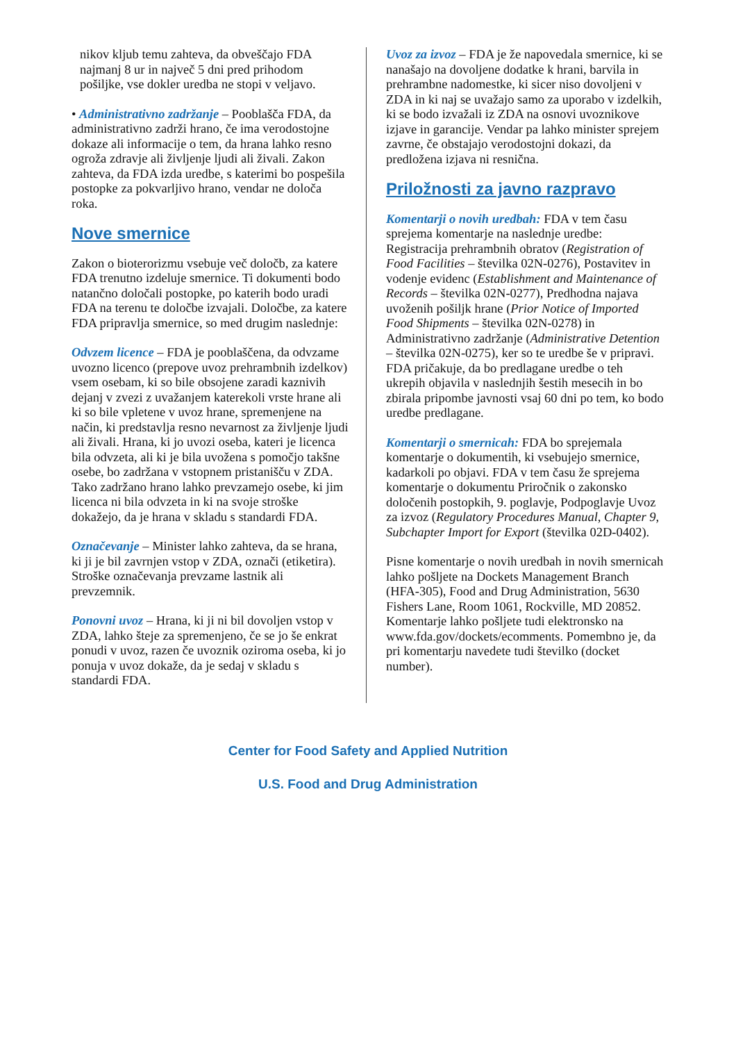nikov kljub temu zahteva, da obveščajo FDA najmanj 8 ur in največ 5 dni pred prihodom pošiljke, vse dokler uredba ne stopi v veljavo.
• Administrativno zadržanje – Pooblašča FDA, da administrativno zadrži hrano, če ima verodostojne dokaze ali informacije o tem, da hrana lahko resno ogroža zdravje ali življenje ljudi ali živali. Zakon zahteva, da FDA izda uredbe, s katerimi bo pospešila postopke za pokvarljivo hrano, vendar ne določa roka.
Nove smernice
Zakon o bioterorizmu vsebuje več določb, za katere FDA trenutno izdeluje smernice. Ti dokumenti bodo natančno določali postopke, po katerih bodo uradi FDA na terenu te določbe izvajali. Določbe, za katere FDA pripravlja smernice, so med drugim naslednje:
Odvzem licence – FDA je pooblaščena, da odvzame uvozno licenco (prepove uvoz prehrambnih izdelkov) vsem osebam, ki so bile obsojene zaradi kaznivih dejanj v zvezi z uvažanjem katerekoli vrste hrane ali ki so bile vpletene v uvoz hrane, spremenjene na način, ki predstavlja resno nevarnost za življenje ljudi ali živali. Hrana, ki jo uvozi oseba, kateri je licenca bila odvzeta, ali ki je bila uvožena s pomočjo takšne osebe, bo zadržana v vstopnem pristanišču v ZDA. Tako zadržano hrano lahko prevzamejo osebe, ki jim licenca ni bila odvzeta in ki na svoje stroške dokažejo, da je hrana v skladu s standardi FDA.
Označevanje – Minister lahko zahteva, da se hrana, ki ji je bil zavrnjen vstop v ZDA, označi (etiketira). Stroške označevanja prevzame lastnik ali prevzemnik.
Ponovni uvoz – Hrana, ki ji ni bil dovoljen vstop v ZDA, lahko šteje za spremenjeno, če se jo še enkrat ponudi v uvoz, razen če uvoznik oziroma oseba, ki jo ponuja v uvoz dokaže, da je sedaj v skladu s standardi FDA.
Uvoz za izvoz – FDA je že napovedala smernice, ki se nanašajo na dovoljene dodatke k hrani, barvila in prehrambne nadomestke, ki sicer niso dovoljeni v ZDA in ki naj se uvažajo samo za uporabo v izdelkih, ki se bodo izvažali iz ZDA na osnovi uvoznikove izjave in garancije. Vendar pa lahko minister sprejem zavrne, če obstajajo verodostojni dokazi, da predložena izjava ni resnična.
Priložnosti za javno razpravo
Komentarji o novih uredbah: FDA v tem času sprejema komentarje na naslednje uredbe: Registracija prehrambnih obratov (Registration of Food Facilities – številka 02N-0276), Postavitev in vodenje evidenc (Establishment and Maintenance of Records – številka 02N-0277), Predhodna najava uvoženih pošiljk hrane (Prior Notice of Imported Food Shipments – številka 02N-0278) in Administrativno zadržanje (Administrative Detention – številka 02N-0275), ker so te uredbe še v pripravi. FDA pričakuje, da bo predlagane uredbe o teh ukrepih objavila v naslednjih šestih mesecih in bo zbirala pripombe javnosti vsaj 60 dni po tem, ko bodo uredbe predlagane.
Komentarji o smernicah: FDA bo sprejemala komentarje o dokumentih, ki vsebujejo smernice, kadarkoli po objavi. FDA v tem času že sprejema komentarje o dokumentu Priročnik o zakonsko določenih postopkih, 9. poglavje, Podpoglavje Uvoz za izvoz (Regulatory Procedures Manual, Chapter 9, Subchapter Import for Export (številka 02D-0402).
Pisne komentarje o novih uredbah in novih smernicah lahko pošljete na Dockets Management Branch (HFA-305), Food and Drug Administration, 5630 Fishers Lane, Room 1061, Rockville, MD 20852. Komentarje lahko pošljete tudi elektronsko na www.fda.gov/dockets/ecomments. Pomembno je, da pri komentarju navedete tudi številko (docket number).
Center for Food Safety and Applied Nutrition
U.S. Food and Drug Administration